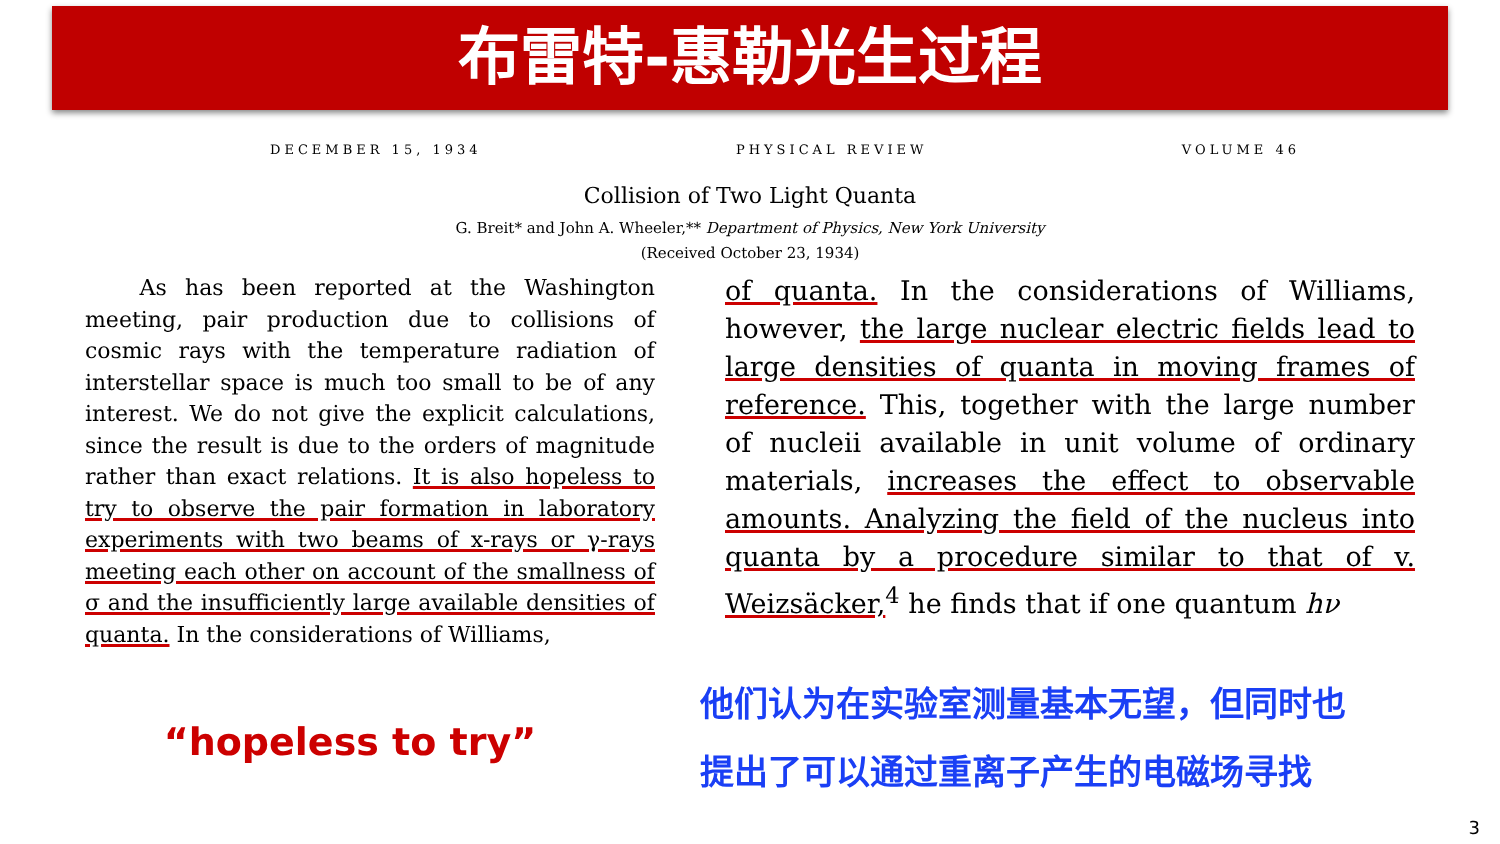布雷特-惠勒光生过程
DECEMBER 15, 1934 PHYSICAL REVIEW VOLUME 46
Collision of Two Light Quanta
G. Breit* and John A. Wheeler,** Department of Physics, New York University
(Received October 23, 1934)
As has been reported at the Washington meeting, pair production due to collisions of cosmic rays with the temperature radiation of interstellar space is much too small to be of any interest. We do not give the explicit calculations, since the result is due to the orders of magnitude rather than exact relations. It is also hopeless to try to observe the pair formation in laboratory experiments with two beams of x-rays or γ-rays meeting each other on account of the smallness of σ and the insufficiently large available densities of quanta. In the considerations of Williams,
of quanta. In the considerations of Williams, however, the large nuclear electric fields lead to large densities of quanta in moving frames of reference. This, together with the large number of nucleii available in unit volume of ordinary materials, increases the effect to observable amounts. Analyzing the field of the nucleus into quanta by a procedure similar to that of v. Weizsäcker,<sup>4</sup> he finds that if one quantum hν
“hopeless to try”
他们认为在实验室测量基本无望，但同时也
提出了可以通过重离子产生的电磁场寻找
3